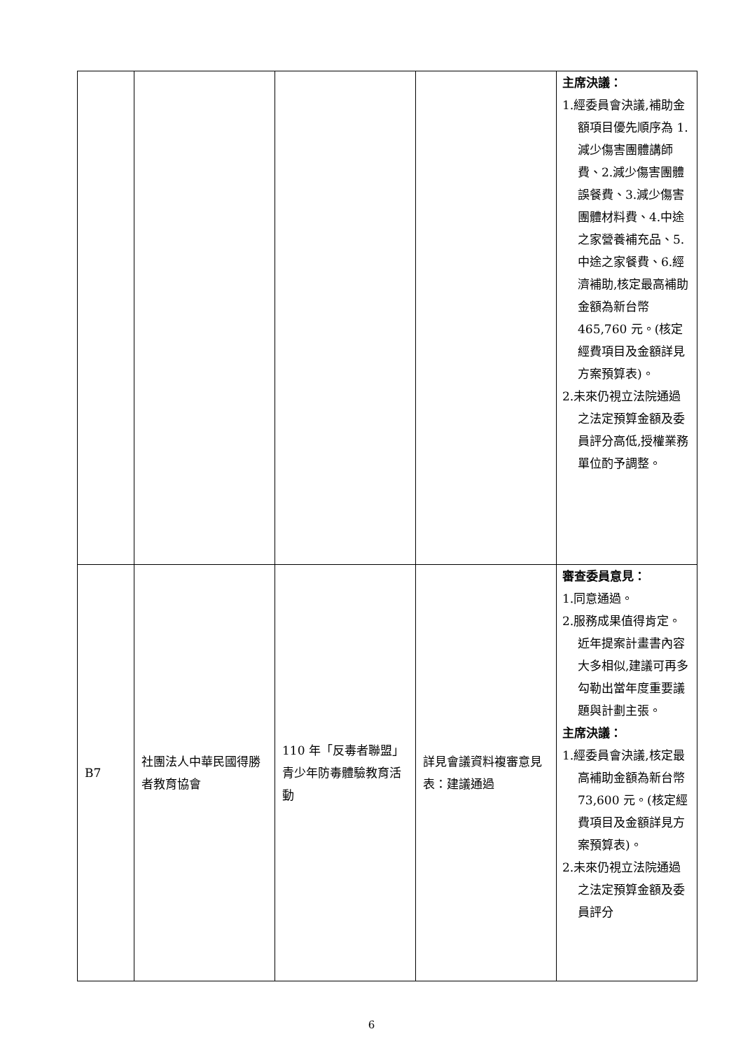| | | | | 主席決議： 1.經委員會決議,補助金額項目優先順序為 1.減少傷害團體講師費、2.減少傷害團體誤餐費、3.減少傷害團體材料費、4.中途之家營養補充品、5.中途之家餐費、6.經濟補助,核定最高補助金額為新台幣 465,760 元。(核定經費項目及金額詳見方案預算表)。 2.未來仍視立法院通過之法定預算金額及委員評分高低,授權業務單位酌予調整。 |
| B7 | 社團法人中華民國得勝者教育協會 | 110 年「反毒者聯盟」青少年防毒體驗教育活動 | 詳見會議資料複審意見表：建議通過 | 審查委員意見： 1.同意通過。 2.服務成果值得肯定。近年提案計畫書內容大多相似,建議可再多勾勒出當年度重要議題與計劃主張。 主席決議： 1.經委員會決議,核定最高補助金額為新台幣 73,600 元。(核定經費項目及金額詳見方案預算表)。 2.未來仍視立法院通過之法定預算金額及委員評分 |
6